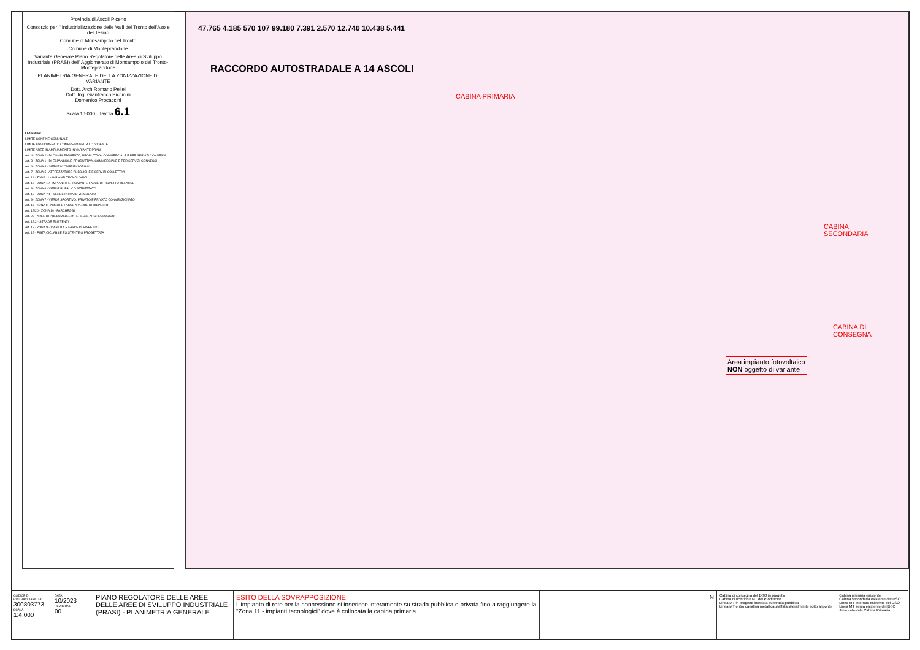Provincia di Ascoli Piceno
Consorzio per l' industrializzazione delle Valli del Tronto dell'Aso e del Tesino
Comune di Monsampolo del Tronto
Comune di Monteprandone
Variante Generale Piano Regolatore delle Aree di Sviluppo Industriale (PRASI) dell' Agglomerato di Monsampolo del Tronto-Monteprandone
PLANIMETRIA GENERALE DELLA ZONIZZAZIONE DI VARIANTE
Dott. Arch.Romano Pellei
Dott. Ing. Gianfranco Piccinini
Domenico Procaccini
Scala 1:5000 Tavola 6.1
LEGENDA:
LIMITE CONFINE COMUNALE
LIMITE AGGLOMERATO COMPRESO NEL P.T.C. VIGENTE
LIMITE AREE IN AMPLIAMENTO IN VARIANTE PRASI
Art. 4 - ZONA 2 - DI COMPLETAMENTO, PRODUTTIVA, COMMERCIALE E PER SERVIZI CONNESSI
Art. 3 - ZONA 1 - DI ESPANSIONE PRODUTTIVA, COMMERCIALE E PER SERVIZI CONNESSI
Art. 6 - ZONA 4 - SERVIZI COMPRENSORIALI
Art. 7 - ZONA 5 - ATTREZZATURE PUBBLICHE E SERVIZI COLLETTIVI
Art. 14 - ZONA 11 - IMPIANTI TECNOLOGICI
Art. 15 - ZONA 12 - IMPIANTI FERROVIARI E FASCE DI RISPETTO RELATIVE
Art. 8 - ZONA 6 - VERDE PUBBLICO ATTREZZATO
Art. 10 - ZONA 7.1 - VERDE PRIVATO VINCOLATO
Art. 9 - ZONA 7 - VERDE SPORTIVO, PRIVATO E PRIVATO CONVENZIONATO
Art. 11 - ZONA 8 - AMBITI E FASCE A VERDE DI RISPETTO
Art. 12/20 - ZONA 10 - PARCHEGGI
Art. 23 - AREE DI PRESUMIBILE INTERESSE ARCHEOLOGICO
Art. 12.2 - STRADE ESISTENTI
Art. 12 - ZONA 9 - VIABILITA E FASCE DI RISPETTO
Art. 12 - PISTA CICLABILE ESISTENTE O PROGETTATA
47.765 4.185 570 107 99.180 7.391 2.570 12.740 10.438 5.441
RACCORDO AUTOSTRADALE A 14 ASCOLI
CABINA PRIMARIA
CABINA
SECONDARIA
CABINA DI
CONSEGNA
Area impianto fotovoltaico
NON oggetto di variante
CODICE DI RINTRACCIABILITA'
300803773
SCALA
1:4.000
DATA
10/2023
REVISIONE
00
PIANO REGOLATORE DELLE AREE DELLE AREE DI SVILUPPO INDUSTRIALE (PRASI) - PLANIMETRIA GENERALE
ESITO DELLA SOVRAPPOSIZIONE:
L'impianto di rete per la connessione si inserisce interamente su strada pubblica e privata fino a raggiungere la "Zona 11 - impianti tecnologici" dove è collocata la cabina primaria
N
Cabina di consegna del DSO in progetto
Cabina di ricezione MT del Produttore
Linea MT in progetto interrata su strada pubblica
Linea MT entro canalina metallica staffata lateralmente sotto al ponte
Cabina primaria esistente
Cabina secondaria esistente del DSO
Linea MT interrata esistente del DSO
Linea MT aerea esistente del DSO
Area catastale Cabina Primaria